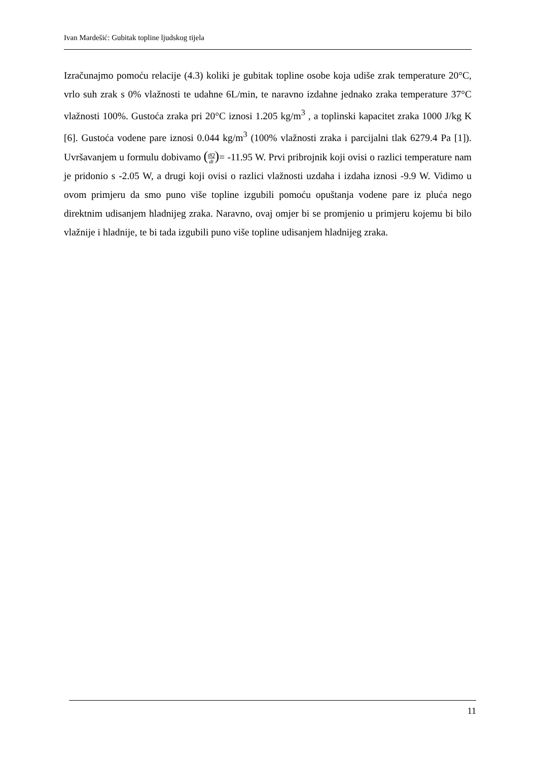Ivan Mardešić: Gubitak topline ljudskog tijela
Izračunajmo pomoću relacije (4.3) koliki je gubitak topline osobe koja udiše zrak temperature 20°C, vrlo suh zrak s 0% vlažnosti te udahne 6L/min, te naravno izdahne jednako zraka temperature 37°C vlažnosti 100%. Gustoća zraka pri 20°C iznosi 1.205 kg/m<sup>3</sup> , a toplinski kapacitet zraka 1000 J/kg K [6]. Gustoća vodene pare iznosi 0.044 kg/m<sup>3</sup> (100% vlažnosti zraka i parcijalni tlak 6279.4 Pa [1]). Uvršavanjem u formulu dobivamo (dQ dt)= -11.95 W. Prvi pribrojnik koji ovisi o razlici temperature nam je pridonio s -2.05 W, a drugi koji ovisi o razlici vlažnosti uzdaha i izdaha iznosi -9.9 W. Vidimo u ovom primjeru da smo puno više topline izgubili pomoću opuštanja vodene pare iz pluća nego direktnim udisanjem hladnijeg zraka. Naravno, ovaj omjer bi se promjenio u primjeru kojemu bi bilo vlažnije i hladnije, te bi tada izgubili puno više topline udisanjem hladnijeg zraka.
11